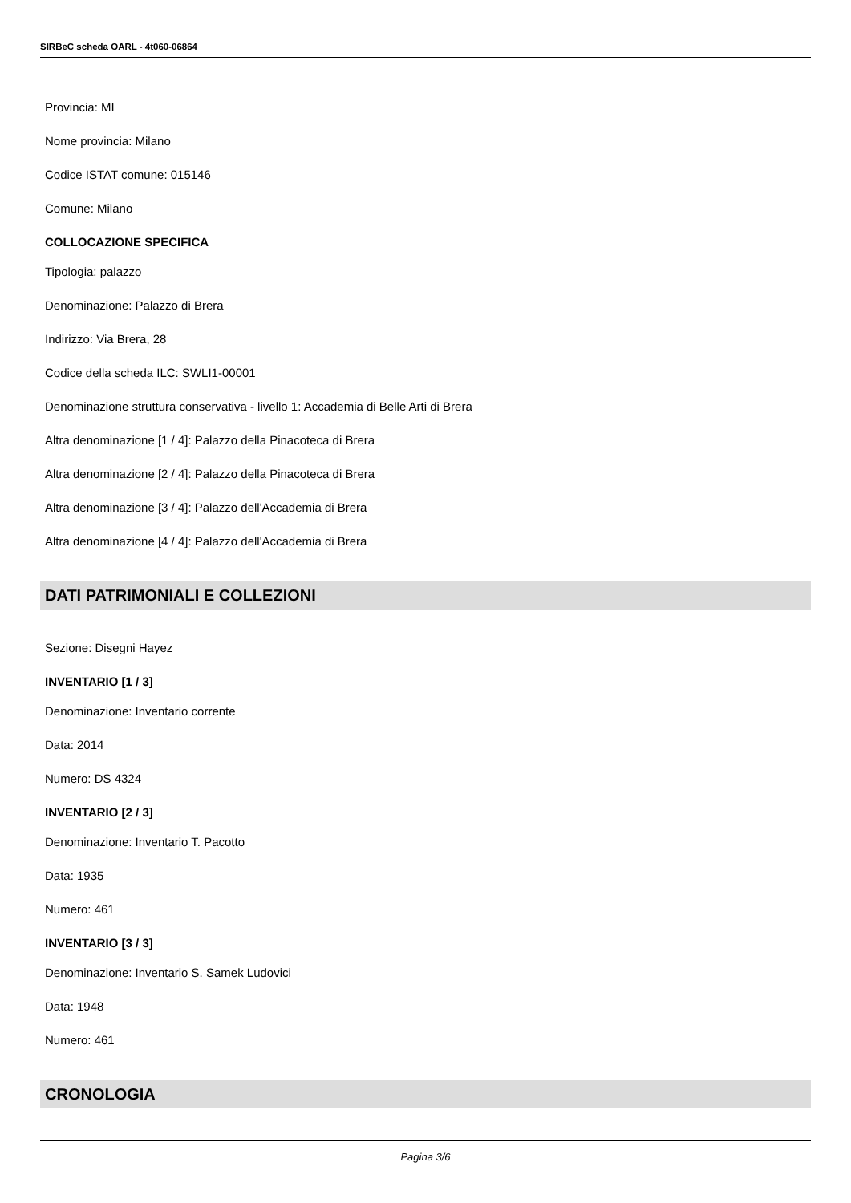SIRBeC scheda OARL - 4t060-06864
Provincia: MI
Nome provincia: Milano
Codice ISTAT comune: 015146
Comune: Milano
COLLOCAZIONE SPECIFICA
Tipologia: palazzo
Denominazione: Palazzo di Brera
Indirizzo: Via Brera, 28
Codice della scheda ILC: SWLI1-00001
Denominazione struttura conservativa - livello 1: Accademia di Belle Arti di Brera
Altra denominazione [1 / 4]: Palazzo della Pinacoteca di Brera
Altra denominazione [2 / 4]: Palazzo della Pinacoteca di Brera
Altra denominazione [3 / 4]: Palazzo dell'Accademia di Brera
Altra denominazione [4 / 4]: Palazzo dell'Accademia di Brera
DATI PATRIMONIALI E COLLEZIONI
Sezione: Disegni Hayez
INVENTARIO [1 / 3]
Denominazione: Inventario corrente
Data: 2014
Numero: DS 4324
INVENTARIO [2 / 3]
Denominazione: Inventario T. Pacotto
Data: 1935
Numero: 461
INVENTARIO [3 / 3]
Denominazione: Inventario S. Samek Ludovici
Data: 1948
Numero: 461
CRONOLOGIA
Pagina 3/6